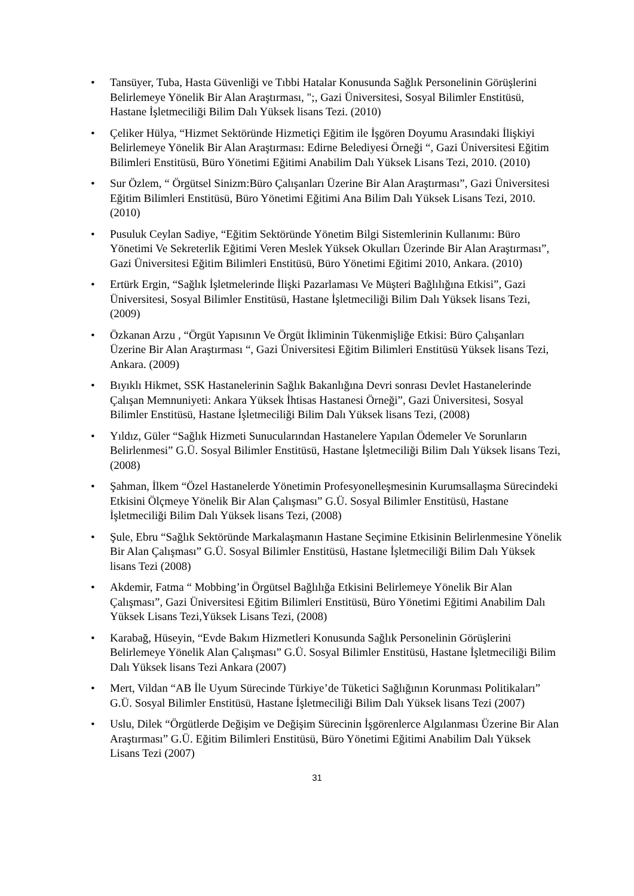• Tansüyer, Tuba, Hasta Güvenliği ve Tıbbi Hatalar Konusunda Sağlık Personelinin Görüşlerini Belirlemeye Yönelik Bir Alan Araştırması, ";, Gazi Üniversitesi, Sosyal Bilimler Enstitüsü, Hastane İşletmeciliği Bilim Dalı Yüksek lisans Tezi. (2010)
• Çeliker Hülya, “Hizmet Sektöründe Hizmetiçi Eğitim ile İşgören Doyumu Arasındaki İlişkiyi Belirlemeye Yönelik Bir Alan Araştırması: Edirne Belediyesi Örneği “, Gazi Üniversitesi Eğitim Bilimleri Enstitüsü, Büro Yönetimi Eğitimi Anabilim Dalı Yüksek Lisans Tezi, 2010. (2010)
• Sur Özlem, “ Örgütsel Sinizm:Büro Çalışanları Üzerine Bir Alan Araştırması”, Gazi Üniversitesi Eğitim Bilimleri Enstitüsü, Büro Yönetimi Eğitimi Ana Bilim Dalı Yüksek Lisans Tezi, 2010. (2010)
• Pusuluk Ceylan Sadiye, “Eğitim Sektöründe Yönetim Bilgi Sistemlerinin Kullanımı: Büro Yönetimi Ve Sekreterlik Eğitimi Veren Meslek Yüksek Okulları Üzerinde Bir Alan Araştırması”, Gazi Üniversitesi Eğitim Bilimleri Enstitüsü, Büro Yönetimi Eğitimi 2010, Ankara. (2010)
• Ertürk Ergin, “Sağlık İşletmelerinde İlişki Pazarlaması Ve Müşteri Bağlılığına Etkisi”, Gazi Üniversitesi, Sosyal Bilimler Enstitüsü, Hastane İşletmeciliği Bilim Dalı Yüksek lisans Tezi, (2009)
• Özkanan Arzu , “Örgüt Yapısının Ve Örgüt İkliminin Tükenmişliğe Etkisi: Büro Çalışanları Üzerine Bir Alan Araştırması “, Gazi Üniversitesi Eğitim Bilimleri Enstitüsü Yüksek lisans Tezi, Ankara. (2009)
• Bıyıklı Hikmet, SSK Hastanelerinin Sağlık Bakanlığına Devri sonrası Devlet Hastanelerinde Çalışan Memnuniyeti: Ankara Yüksek İhtisas Hastanesi Örneği”, Gazi Üniversitesi, Sosyal Bilimler Enstitüsü, Hastane İşletmeciliği Bilim Dalı Yüksek lisans Tezi, (2008)
• Yıldız, Güler “Sağlık Hizmeti Sunucularından Hastanelere Yapılan Ödemeler Ve Sorunların Belirlenmesi” G.Ü. Sosyal Bilimler Enstitüsü, Hastane İşletmeciliği Bilim Dalı Yüksek lisans Tezi, (2008)
• Şahman, İlkem “Özel Hastanelerde Yönetimin Profesyonelleşmesinin Kurumsallaşma Sürecindeki Etkisini Ölçmeye Yönelik Bir Alan Çalışması” G.Ü. Sosyal Bilimler Enstitüsü, Hastane İşletmeciliği Bilim Dalı Yüksek lisans Tezi, (2008)
• Şule, Ebru “Sağlık Sektöründe Markalaşmanın Hastane Seçimine Etkisinin Belirlenmesine Yönelik Bir Alan Çalışması” G.Ü. Sosyal Bilimler Enstitüsü, Hastane İşletmeciliği Bilim Dalı Yüksek lisans Tezi (2008)
• Akdemir, Fatma “ Mobbing’in Örgütsel Bağlılığa Etkisini Belirlemeye Yönelik Bir Alan Çalışması”, Gazi Üniversitesi Eğitim Bilimleri Enstitüsü, Büro Yönetimi Eğitimi Anabilim Dalı Yüksek Lisans Tezi,Yüksek Lisans Tezi, (2008)
• Karabağ, Hüseyin, “Evde Bakım Hizmetleri Konusunda Sağlık Personelinin Görüşlerini Belirlemeye Yönelik Alan Çalışması” G.Ü. Sosyal Bilimler Enstitüsü, Hastane İşletmeciliği Bilim Dalı Yüksek lisans Tezi Ankara (2007)
• Mert, Vildan “AB İle Uyum Sürecinde Türkiye’de Tüketici Sağlığının Korunması Politikaları” G.Ü. Sosyal Bilimler Enstitüsü, Hastane İşletmeciliği Bilim Dalı Yüksek lisans Tezi (2007)
• Uslu, Dilek “Örgütlerde Değişim ve Değişim Sürecinin İşgörenlerce Algılanması Üzerine Bir Alan Araştırması” G.Ü. Eğitim Bilimleri Enstitüsü, Büro Yönetimi Eğitimi Anabilim Dalı Yüksek Lisans Tezi (2007)
31